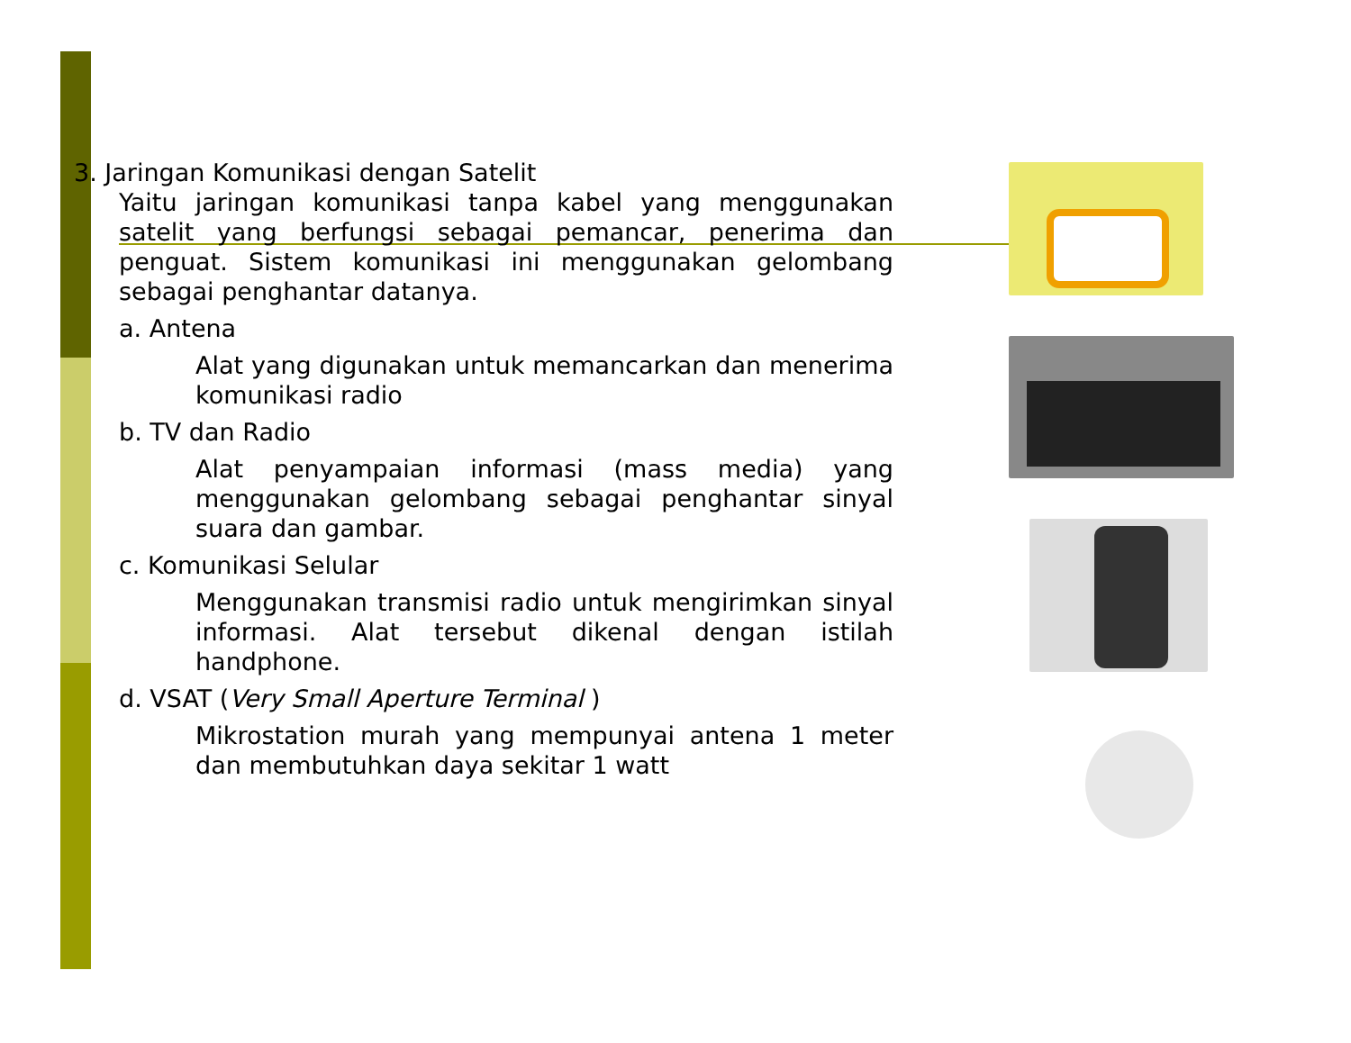3. Jaringan Komunikasi dengan Satelit
Yaitu jaringan komunikasi tanpa kabel yang menggunakan satelit yang berfungsi sebagai pemancar, penerima dan penguat. Sistem komunikasi ini menggunakan gelombang sebagai penghantar datanya.
a. Antena
Alat yang digunakan untuk memancarkan dan menerima komunikasi radio
b. TV dan Radio
Alat penyampaian informasi (mass media) yang menggunakan gelombang sebagai penghantar sinyal suara dan gambar.
c. Komunikasi Selular
Menggunakan transmisi radio untuk mengirimkan sinyal informasi. Alat tersebut dikenal dengan istilah handphone.
d. VSAT (Very Small Aperture Terminal )
Mikrostation murah yang mempunyai antena 1 meter dan membutuhkan daya sekitar 1 watt